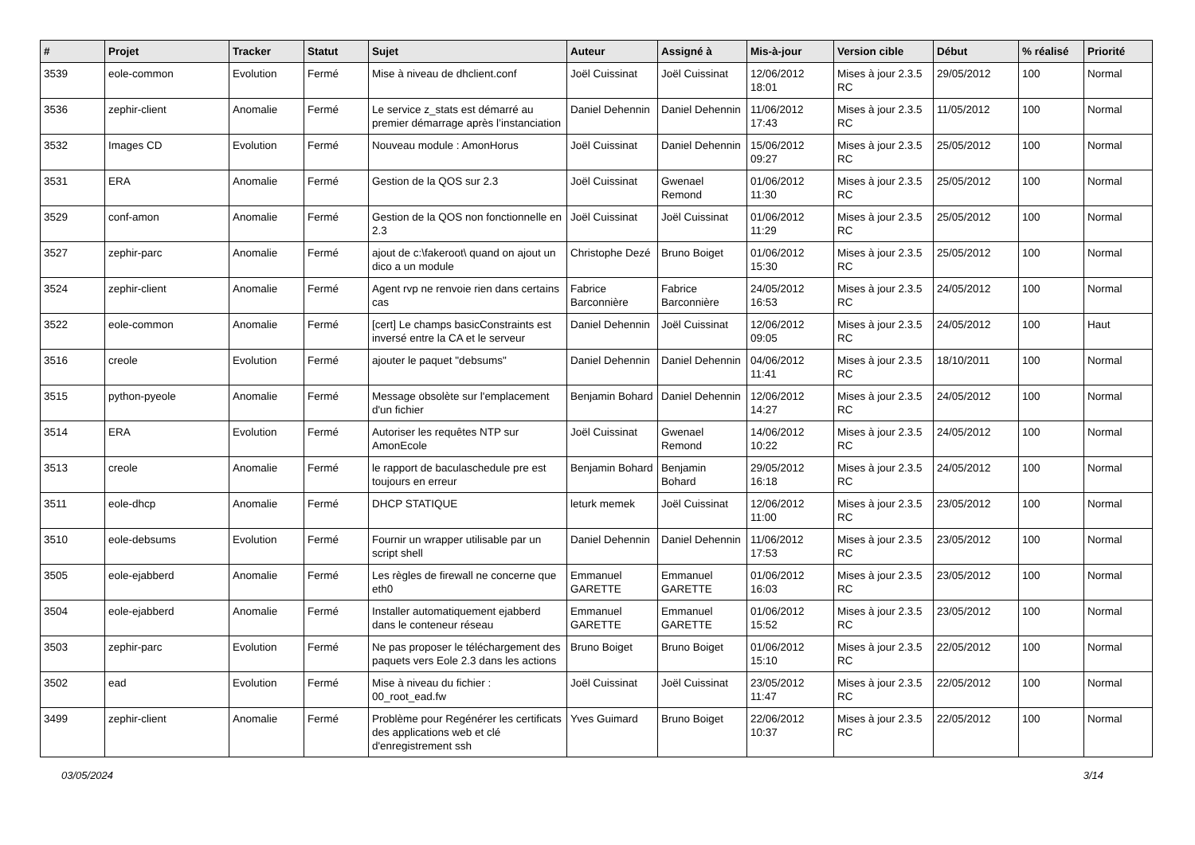| # | Projet | Tracker | Statut | Sujet | Auteur | Assigné à | Mis-à-jour | Version cible | Début | % réalisé | Priorité |
| --- | --- | --- | --- | --- | --- | --- | --- | --- | --- | --- | --- |
| 3539 | eole-common | Evolution | Fermé | Mise à niveau de dhclient.conf | Joël Cuissinat | Joël Cuissinat | 12/06/2012 18:01 | Mises à jour 2.3.5 RC | 29/05/2012 | 100 | Normal |
| 3536 | zephir-client | Anomalie | Fermé | Le service z_stats est démarré au premier démarrage après l’instanciation | Daniel Dehennin | Daniel Dehennin | 11/06/2012 17:43 | Mises à jour 2.3.5 RC | 11/05/2012 | 100 | Normal |
| 3532 | Images CD | Evolution | Fermé | Nouveau module : AmonHorus | Joël Cuissinat | Daniel Dehennin | 15/06/2012 09:27 | Mises à jour 2.3.5 RC | 25/05/2012 | 100 | Normal |
| 3531 | ERA | Anomalie | Fermé | Gestion de la QOS sur 2.3 | Joël Cuissinat | Gwenael Remond | 01/06/2012 11:30 | Mises à jour 2.3.5 RC | 25/05/2012 | 100 | Normal |
| 3529 | conf-amon | Anomalie | Fermé | Gestion de la QOS non fonctionnelle en 2.3 | Joël Cuissinat | Joël Cuissinat | 01/06/2012 11:29 | Mises à jour 2.3.5 RC | 25/05/2012 | 100 | Normal |
| 3527 | zephir-parc | Anomalie | Fermé | ajout de c:\fakeroot\ quand on ajout un dico a un module | Christophe Dezé | Bruno Boiget | 01/06/2012 15:30 | Mises à jour 2.3.5 RC | 25/05/2012 | 100 | Normal |
| 3524 | zephir-client | Anomalie | Fermé | Agent rvp ne renvoie rien dans certains cas | Fabrice Barconnière | Fabrice Barconnière | 24/05/2012 16:53 | Mises à jour 2.3.5 RC | 24/05/2012 | 100 | Normal |
| 3522 | eole-common | Anomalie | Fermé | [cert] Le champs basicConstraints est inversé entre la CA et le serveur | Daniel Dehennin | Joël Cuissinat | 12/06/2012 09:05 | Mises à jour 2.3.5 RC | 24/05/2012 | 100 | Haut |
| 3516 | creole | Evolution | Fermé | ajouter le paquet "debsums" | Daniel Dehennin | Daniel Dehennin | 04/06/2012 11:41 | Mises à jour 2.3.5 RC | 18/10/2011 | 100 | Normal |
| 3515 | python-pyeole | Anomalie | Fermé | Message obsolète sur l'emplacement d'un fichier | Benjamin Bohard | Daniel Dehennin | 12/06/2012 14:27 | Mises à jour 2.3.5 RC | 24/05/2012 | 100 | Normal |
| 3514 | ERA | Evolution | Fermé | Autoriser les requêtes NTP sur AmonEcole | Joël Cuissinat | Gwenael Remond | 14/06/2012 10:22 | Mises à jour 2.3.5 RC | 24/05/2012 | 100 | Normal |
| 3513 | creole | Anomalie | Fermé | le rapport de baculaschedule pre est toujours en erreur | Benjamin Bohard | Benjamin Bohard | 29/05/2012 16:18 | Mises à jour 2.3.5 RC | 24/05/2012 | 100 | Normal |
| 3511 | eole-dhcp | Anomalie | Fermé | DHCP STATIQUE | leturk memek | Joël Cuissinat | 12/06/2012 11:00 | Mises à jour 2.3.5 RC | 23/05/2012 | 100 | Normal |
| 3510 | eole-debsums | Evolution | Fermé | Fournir un wrapper utilisable par un script shell | Daniel Dehennin | Daniel Dehennin | 11/06/2012 17:53 | Mises à jour 2.3.5 RC | 23/05/2012 | 100 | Normal |
| 3505 | eole-ejabberd | Anomalie | Fermé | Les règles de firewall ne concerne que eth0 | Emmanuel GARETTE | Emmanuel GARETTE | 01/06/2012 16:03 | Mises à jour 2.3.5 RC | 23/05/2012 | 100 | Normal |
| 3504 | eole-ejabberd | Anomalie | Fermé | Installer automatiquement ejabberd dans le conteneur réseau | Emmanuel GARETTE | Emmanuel GARETTE | 01/06/2012 15:52 | Mises à jour 2.3.5 RC | 23/05/2012 | 100 | Normal |
| 3503 | zephir-parc | Evolution | Fermé | Ne pas proposer le téléchargement des paquets vers Eole 2.3 dans les actions | Bruno Boiget | Bruno Boiget | 01/06/2012 15:10 | Mises à jour 2.3.5 RC | 22/05/2012 | 100 | Normal |
| 3502 | ead | Evolution | Fermé | Mise à niveau du fichier : 00_root_ead.fw | Joël Cuissinat | Joël Cuissinat | 23/05/2012 11:47 | Mises à jour 2.3.5 RC | 22/05/2012 | 100 | Normal |
| 3499 | zephir-client | Anomalie | Fermé | Problème pour Regénérer les certificats des applications web et clé d'enregistrement ssh | Yves Guimard | Bruno Boiget | 22/06/2012 10:37 | Mises à jour 2.3.5 RC | 22/05/2012 | 100 | Normal |
03/05/2024 3/14